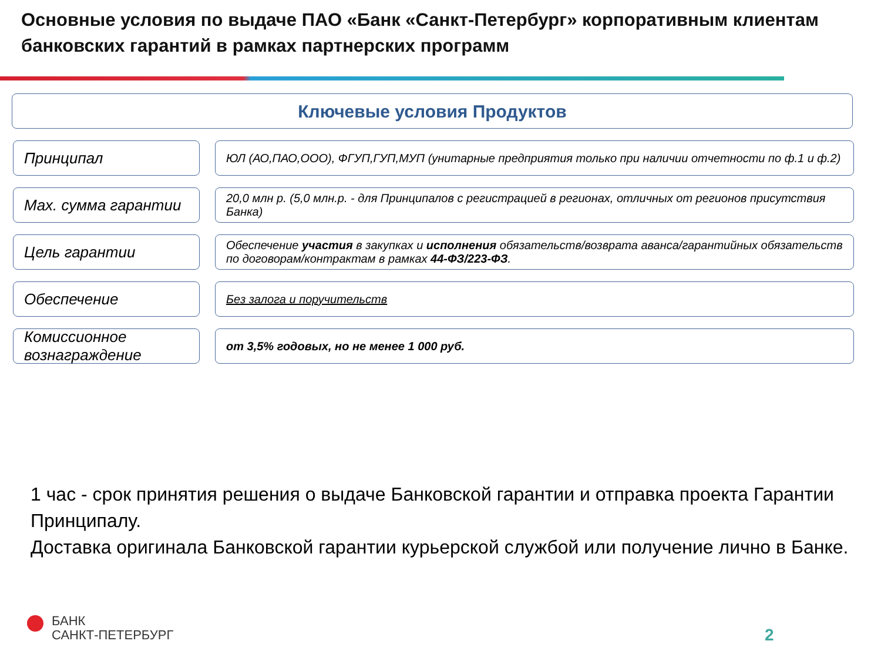Основные условия по выдаче ПАО «Банк «Санкт-Петербург» корпоративным клиентам банковских гарантий в рамках партнерских программ
Ключевые условия Продуктов
Принципал
ЮЛ (АО,ПАО,ООО), ФГУП,ГУП,МУП (унитарные предприятия только при наличии отчетности по ф.1 и ф.2)
Max. сумма гарантии
20,0 млн р. (5,0 млн.р. - для Принципалов с регистрацией в регионах, отличных от регионов присутствия Банка)
Цель гарантии
Обеспечение участия в закупках и исполнения обязательств/возврата аванса/гарантийных обязательств по договорам/контрактам в рамках 44-ФЗ/223-ФЗ.
Обеспечение
Без залога и поручительств
Комиссионное вознаграждение
от 3,5% годовых, но не менее 1 000 руб.
1 час - срок принятия решения о выдаче Банковской гарантии и отправка проекта Гарантии Принципалу.
Доставка оригинала Банковской гарантии курьерской службой или получение лично в Банке.
БАНК
САНКТ-ПЕТЕРБУРГ
2